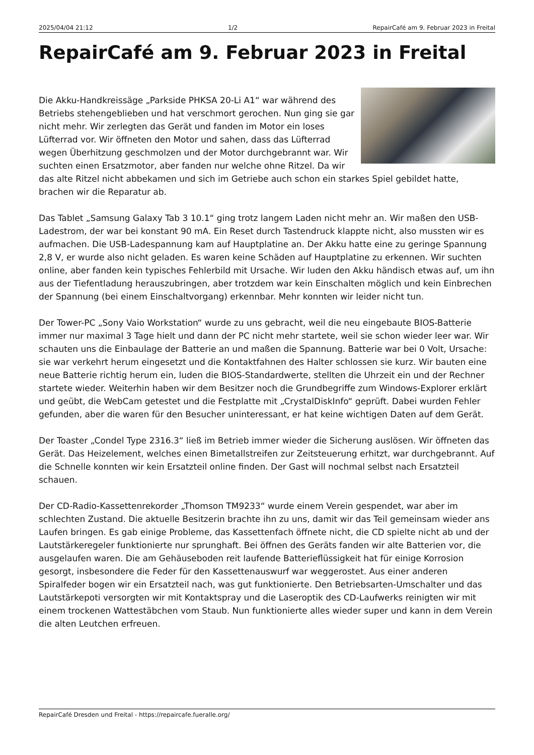2025/04/04 21:12 1/2 RepairCafé am 9. Februar 2023 in Freital
RepairCafé am 9. Februar 2023 in Freital
Die Akku-Handkreissäge „Parkside PHKSA 20-Li A1“ war während des Betriebs stehengeblieben und hat verschmort gerochen. Nun ging sie gar nicht mehr. Wir zerlegten das Gerät und fanden im Motor ein loses Lüfterrad vor. Wir öffneten den Motor und sahen, dass das Lüfterrad wegen Überhitzung geschmolzen und der Motor durchgebrannt war. Wir suchten einen Ersatzmotor, aber fanden nur welche ohne Ritzel. Da wir das alte Ritzel nicht abbekamen und sich im Getriebe auch schon ein starkes Spiel gebildet hatte, brachen wir die Reparatur ab.
Das Tablet „Samsung Galaxy Tab 3 10.1“ ging trotz langem Laden nicht mehr an. Wir maßen den USB-Ladestrom, der war bei konstant 90 mA. Ein Reset durch Tastendruck klappte nicht, also mussten wir es aufmachen. Die USB-Ladespannung kam auf Hauptplatine an. Der Akku hatte eine zu geringe Spannung 2,8 V, er wurde also nicht geladen. Es waren keine Schäden auf Hauptplatine zu erkennen. Wir suchten online, aber fanden kein typisches Fehlerbild mit Ursache. Wir luden den Akku händisch etwas auf, um ihn aus der Tiefentladung herauszubringen, aber trotzdem war kein Einschalten möglich und kein Einbrechen der Spannung (bei einem Einschaltvorgang) erkennbar. Mehr konnten wir leider nicht tun.
Der Tower-PC „Sony Vaio Workstation“ wurde zu uns gebracht, weil die neu eingebaute BIOS-Batterie immer nur maximal 3 Tage hielt und dann der PC nicht mehr startete, weil sie schon wieder leer war. Wir schauten uns die Einbaulage der Batterie an und maßen die Spannung. Batterie war bei 0 Volt, Ursache: sie war verkehrt herum eingesetzt und die Kontaktfahnen des Halter schlossen sie kurz. Wir bauten eine neue Batterie richtig herum ein, luden die BIOS-Standardwerte, stellten die Uhrzeit ein und der Rechner startete wieder. Weiterhin haben wir dem Besitzer noch die Grundbegriffe zum Windows-Explorer erklärt und geübt, die WebCam getestet und die Festplatte mit „CrystalDiskInfo“ geprüft. Dabei wurden Fehler gefunden, aber die waren für den Besucher uninteressant, er hat keine wichtigen Daten auf dem Gerät.
Der Toaster „Condel Type 2316.3“ ließ im Betrieb immer wieder die Sicherung auslösen. Wir öffneten das Gerät. Das Heizelement, welches einen Bimetallstreifen zur Zeitsteuerung erhitzt, war durchgebrannt. Auf die Schnelle konnten wir kein Ersatzteil online finden. Der Gast will nochmal selbst nach Ersatzteil schauen.
Der CD-Radio-Kassettenrekorder „Thomson TM9233“ wurde einem Verein gespendet, war aber im schlechten Zustand. Die aktuelle Besitzerin brachte ihn zu uns, damit wir das Teil gemeinsam wieder ans Laufen bringen. Es gab einige Probleme, das Kassettenfach öffnete nicht, die CD spielte nicht ab und der Lautstärkeregeler funktionierte nur sprunghaft. Bei öffnen des Geräts fanden wir alte Batterien vor, die ausgelaufen waren. Die am Gehäuseboden reit laufende Batterieflüssigkeit hat für einige Korrosion gesorgt, insbesondere die Feder für den Kassettenauswurf war weggerostet. Aus einer anderen Spiralfeder bogen wir ein Ersatzteil nach, was gut funktionierte. Den Betriebsarten-Umschalter und das Lautstärkepoti versorgten wir mit Kontaktspray und die Laseroptik des CD-Laufwerks reinigten wir mit einem trockenen Wattestäbchen vom Staub. Nun funktionierte alles wieder super und kann in dem Verein die alten Leutchen erfreuen.
RepairCafé Dresden und Freital - https://repaircafe.fueralle.org/